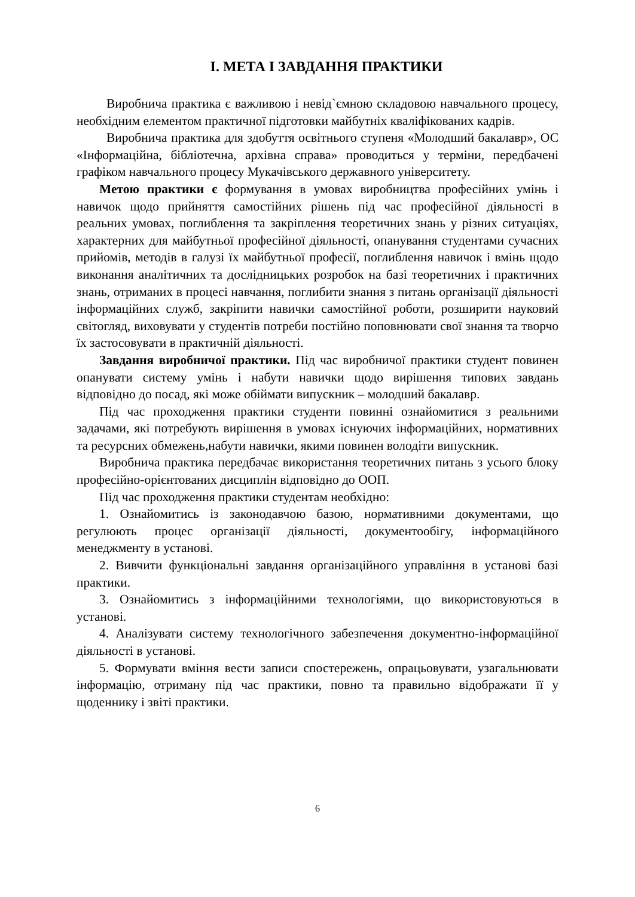І. МЕТА І ЗАВДАННЯ ПРАКТИКИ
Виробнича практика є важливою і невід`ємною складовою навчального процесу, необхідним елементом практичної підготовки майбутніх кваліфікованих кадрів.
Виробнича практика для здобуття освітнього ступеня «Молодший бакалавр», ОС «Інформаційна, бібліотечна, архівна справа» проводиться у терміни, передбачені графіком навчального процесу Мукачівського державного університету.
Метою практики є формування в умовах виробництва професійних умінь і навичок щодо прийняття самостійних рішень під час професійної діяльності в реальних умовах, поглиблення та закріплення теоретичних знань у різних ситуаціях, характерних для майбутньої професійної діяльності, опанування студентами сучасних прийомів, методів в галузі їх майбутньої професії, поглиблення навичок і вмінь щодо виконання аналітичних та дослідницьких розробок на базі теоретичних і практичних знань, отриманих в процесі навчання, поглибити знання з питань організації діяльності інформаційних служб, закріпити навички самостійної роботи, розширити науковий світогляд, виховувати у студентів потреби постійно поповнювати свої знання та творчо їх застосовувати в практичній діяльності.
Завдання виробничої практики. Під час виробничої практики студент повинен опанувати систему умінь і набути навички щодо вирішення типових завдань відповідно до посад, які може обіймати випускник – молодший бакалавр.
Під час проходження практики студенти повинні ознайомитися з реальними задачами, які потребують вирішення в умовах існуючих інформаційних, нормативних та ресурсних обмежень,набути навички, якими повинен володіти випускник.
Виробнича практика передбачає використання теоретичних питань з усього блоку професійно-орієнтованих дисциплін відповідно до ООП.
Під час проходження практики студентам необхідно:
1. Ознайомитись із законодавчою базою, нормативними документами, що регулюють процес організації діяльності, документообігу, інформаційного менеджменту в установі.
2. Вивчити функціональні завдання організаційного управління в установі базі практики.
3. Ознайомитись з інформаційними технологіями, що використовуються в установі.
4. Аналізувати систему технологічного забезпечення документно-інформаційної діяльності в установі.
5. Формувати вміння вести записи спостережень, опрацьовувати, узагальнювати інформацію, отриману під час практики, повно та правильно відображати її у щоденнику і звіті практики.
6